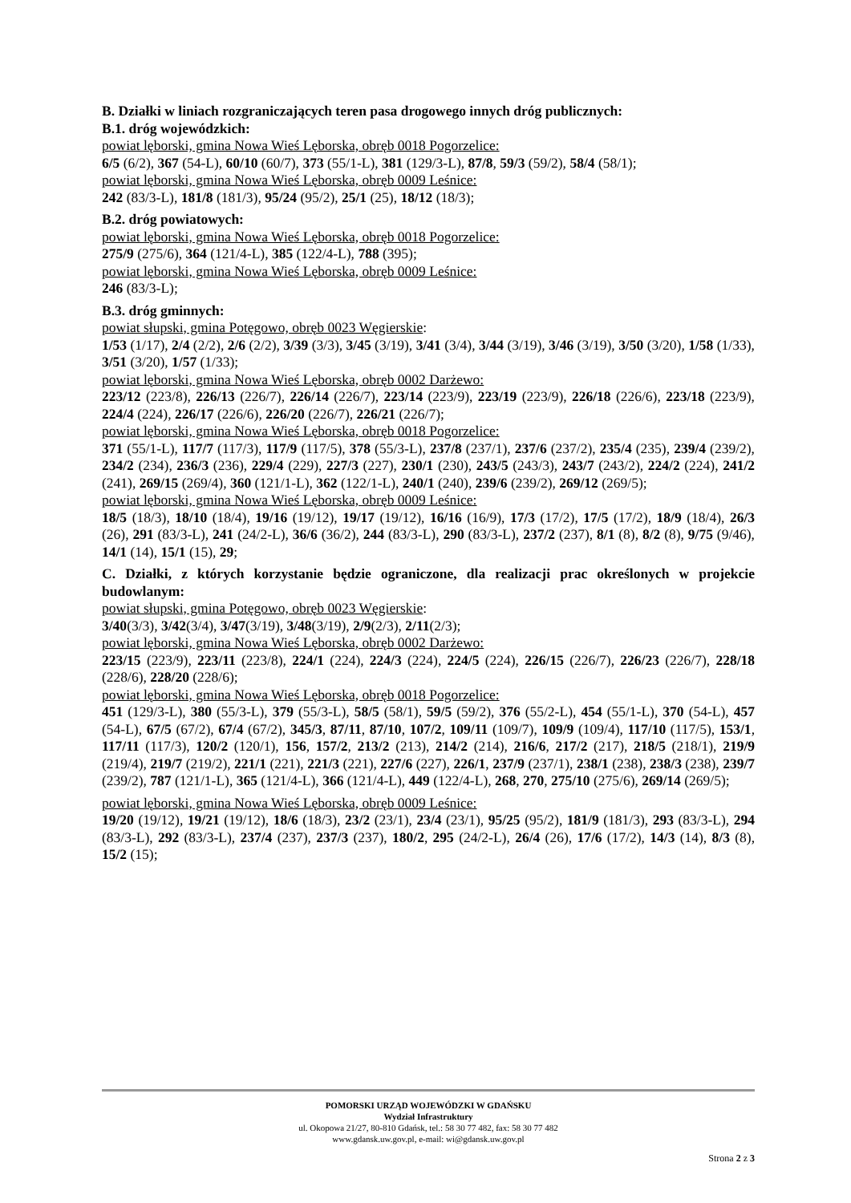B. Działki w liniach rozgraniczających teren pasa drogowego innych dróg publicznych:
B.1. dróg wojewódzkich:
powiat lęborski, gmina Nowa Wieś Lęborska, obręb 0018 Pogorzelice:
6/5 (6/2), 367 (54-L), 60/10 (60/7), 373 (55/1-L), 381 (129/3-L), 87/8, 59/3 (59/2), 58/4 (58/1);
powiat lęborski, gmina Nowa Wieś Lęborska, obręb 0009 Leśnice:
242 (83/3-L), 181/8 (181/3), 95/24 (95/2), 25/1 (25), 18/12 (18/3);
B.2. dróg powiatowych:
powiat lęborski, gmina Nowa Wieś Lęborska, obręb 0018 Pogorzelice:
275/9 (275/6), 364 (121/4-L), 385 (122/4-L), 788 (395);
powiat lęborski, gmina Nowa Wieś Lęborska, obręb 0009 Leśnice:
246 (83/3-L);
B.3. dróg gminnych:
powiat słupski, gmina Potęgowo, obręb 0023 Węgierskie:
1/53 (1/17), 2/4 (2/2), 2/6 (2/2), 3/39 (3/3), 3/45 (3/19), 3/41 (3/4), 3/44 (3/19), 3/46 (3/19), 3/50 (3/20), 1/58 (1/33), 3/51 (3/20), 1/57 (1/33);
powiat lęborski, gmina Nowa Wieś Lęborska, obręb 0002 Darżewo:
223/12 (223/8), 226/13 (226/7), 226/14 (226/7), 223/14 (223/9), 223/19 (223/9), 226/18 (226/6), 223/18 (223/9), 224/4 (224), 226/17 (226/6), 226/20 (226/7), 226/21 (226/7);
powiat lęborski, gmina Nowa Wieś Lęborska, obręb 0018 Pogorzelice:
371 (55/1-L), 117/7 (117/3), 117/9 (117/5), 378 (55/3-L), 237/8 (237/1), 237/6 (237/2), 235/4 (235), 239/4 (239/2), 234/2 (234), 236/3 (236), 229/4 (229), 227/3 (227), 230/1 (230), 243/5 (243/3), 243/7 (243/2), 224/2 (224), 241/2 (241), 269/15 (269/4), 360 (121/1-L), 362 (122/1-L), 240/1 (240), 239/6 (239/2), 269/12 (269/5);
powiat lęborski, gmina Nowa Wieś Lęborska, obręb 0009 Leśnice:
18/5 (18/3), 18/10 (18/4), 19/16 (19/12), 19/17 (19/12), 16/16 (16/9), 17/3 (17/2), 17/5 (17/2), 18/9 (18/4), 26/3 (26), 291 (83/3-L), 241 (24/2-L), 36/6 (36/2), 244 (83/3-L), 290 (83/3-L), 237/2 (237), 8/1 (8), 8/2 (8), 9/75 (9/46), 14/1 (14), 15/1 (15), 29;
C. Działki, z których korzystanie będzie ograniczone, dla realizacji prac określonych w projekcie budowlanym:
powiat słupski, gmina Potęgowo, obręb 0023 Węgierskie:
3/40(3/3), 3/42(3/4), 3/47(3/19), 3/48(3/19), 2/9(2/3), 2/11(2/3);
powiat lęborski, gmina Nowa Wieś Lęborska, obręb 0002 Darżewo:
223/15 (223/9), 223/11 (223/8), 224/1 (224), 224/3 (224), 224/5 (224), 226/15 (226/7), 226/23 (226/7), 228/18 (228/6), 228/20 (228/6);
powiat lęborski, gmina Nowa Wieś Lęborska, obręb 0018 Pogorzelice:
451 (129/3-L), 380 (55/3-L), 379 (55/3-L), 58/5 (58/1), 59/5 (59/2), 376 (55/2-L), 454 (55/1-L), 370 (54-L), 457 (54-L), 67/5 (67/2), 67/4 (67/2), 345/3, 87/11, 87/10, 107/2, 109/11 (109/7), 109/9 (109/4), 117/10 (117/5), 153/1, 117/11 (117/3), 120/2 (120/1), 156, 157/2, 213/2 (213), 214/2 (214), 216/6, 217/2 (217), 218/5 (218/1), 219/9 (219/4), 219/7 (219/2), 221/1 (221), 221/3 (221), 227/6 (227), 226/1, 237/9 (237/1), 238/1 (238), 238/3 (238), 239/7 (239/2), 787 (121/1-L), 365 (121/4-L), 366 (121/4-L), 449 (122/4-L), 268, 270, 275/10 (275/6), 269/14 (269/5);
powiat lęborski, gmina Nowa Wieś Lęborska, obręb 0009 Leśnice:
19/20 (19/12), 19/21 (19/12), 18/6 (18/3), 23/2 (23/1), 23/4 (23/1), 95/25 (95/2), 181/9 (181/3), 293 (83/3-L), 294 (83/3-L), 292 (83/3-L), 237/4 (237), 237/3 (237), 180/2, 295 (24/2-L), 26/4 (26), 17/6 (17/2), 14/3 (14), 8/3 (8), 15/2 (15);
POMORSKI URZĄD WOJEWÓDZKI W GDAŃSKU
Wydział Infrastruktury
ul. Okopowa 21/27, 80-810 Gdańsk, tel.: 58 30 77 482, fax: 58 30 77 482
www.gdansk.uw.gov.pl, e-mail: wi@gdansk.uw.gov.pl
Strona 2 z 3